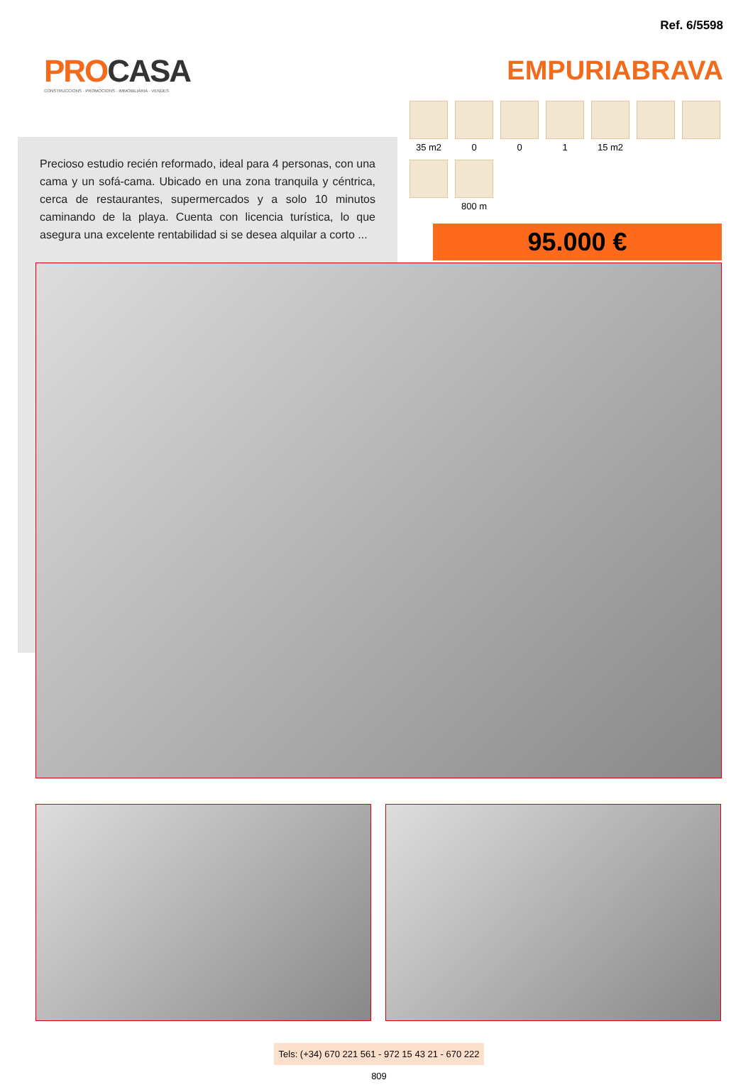Ref. 6/5598
PROCASA
CONSTRUCCIONS · PROMOCIONS · IMMOBILIÀRIA · VENDES
EMPURIABRAVA
Precioso estudio recién reformado, ideal para 4 personas, con una cama y un sofá-cama. Ubicado en una zona tranquila y céntrica, cerca de restaurantes, supermercados y a solo 10 minutos caminando de la playa. Cuenta con licencia turística, lo que asegura una excelente rentabilidad si se desea alquilar a corto ...
35 m2
0
0
1
15 m2
800 m
95.000 €
Tels: (+34) 670 221 561 - 972 15 43 21 - 670 222 809